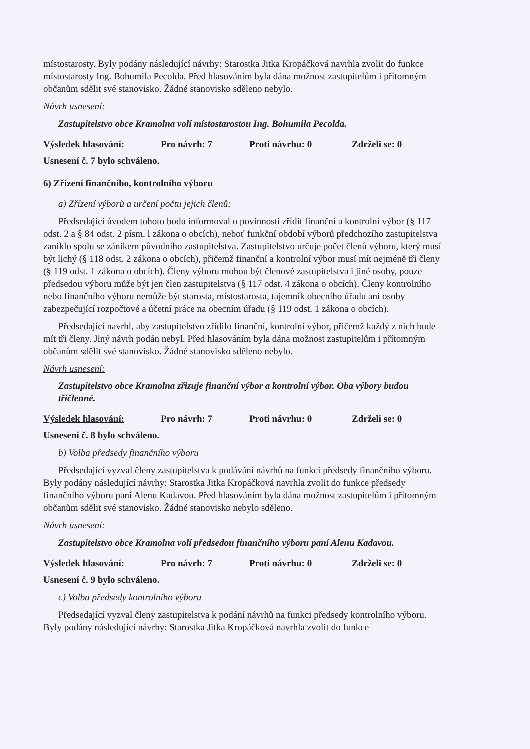místostarosty. Byly podány následující návrhy: Starostka Jitka Kropáčková navrhla zvolit do funkce místostarosty Ing. Bohumila Pecolda. Před hlasováním byla dána možnost zastupitelům i přítomným občanům sdělit své stanovisko. Žádné stanovisko sděleno nebylo.
Návrh usnesení:
Zastupitelstvo obce Kramolna volí místostarostou Ing. Bohumila Pecolda.
Výsledek hlasování: Pro návrh: 7 Proti návrhu: 0 Zdrželi se: 0
Usnesení č. 7 bylo schváleno.
6) Zřízení finančního, kontrolního výboru
a) Zřízení výborů a určení počtu jejich členů:
Předsedající úvodem tohoto bodu informoval o povinnosti zřídit finanční a kontrolní výbor (§ 117 odst. 2 a § 84 odst. 2 písm. l zákona o obcích), neboť funkční období výborů předchozího zastupitelstva zaniklo spolu se zánikem původního zastupitelstva. Zastupitelstvo určuje počet členů výboru, který musí být lichý (§ 118 odst. 2 zákona o obcích), přičemž finanční a kontrolní výbor musí mít nejméně tři členy (§ 119 odst. 1 zákona o obcích). Členy výboru mohou být členové zastupitelstva i jiné osoby, pouze předsedou výboru může být jen člen zastupitelstva (§ 117 odst. 4 zákona o obcích). Členy kontrolního nebo finančního výboru nemůže být starosta, místostarosta, tajemník obecního úřadu ani osoby zabezpečující rozpočtové a účetní práce na obecním úřadu (§ 119 odst. 1 zákona o obcích).
Předsedající navrhl, aby zastupitelstvo zřídilo finanční, kontrolní výbor, přičemž každý z nich bude mít tři členy. Jiný návrh podán nebyl. Před hlasováním byla dána možnost zastupitelům i přítomným občanům sdělit své stanovisko. Žádné stanovisko sděleno nebylo.
Návrh usnesení:
Zastupitelstvo obce Kramolna zřizuje finanční výbor a kontrolní výbor. Oba výbory budou tříčlenné.
Výsledek hlasování: Pro návrh: 7 Proti návrhu: 0 Zdrželi se: 0
Usnesení č. 8 bylo schváleno.
b) Volba předsedy finančního výboru
Předsedající vyzval členy zastupitelstva k podávání návrhů na funkci předsedy finančního výboru. Byly podány následující návrhy: Starostka Jitka Kropáčková navrhla zvolit do funkce předsedy finančního výboru paní Alenu Kadavou. Před hlasováním byla dána možnost zastupitelům i přítomným občanům sdělit své stanovisko. Žádné stanovisko nebylo sděleno.
Návrh usnesení:
Zastupitelstvo obce Kramolna volí předsedou finančního výboru paní Alenu Kadavou.
Výsledek hlasování: Pro návrh: 7 Proti návrhu: 0 Zdrželi se: 0
Usnesení č. 9 bylo schváleno.
c) Volba předsedy kontrolního výboru
Předsedající vyzval členy zastupitelstva k podání návrhů na funkci předsedy kontrolního výboru. Byly podány následující návrhy: Starostka Jitka Kropáčková navrhla zvolit do funkce